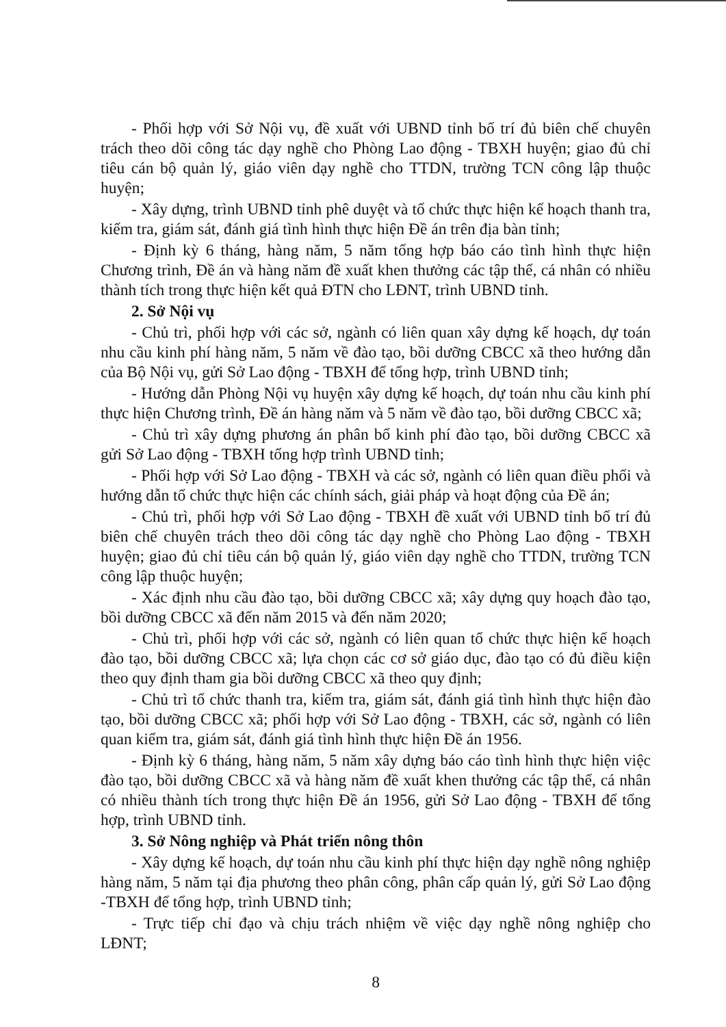- Phối hợp với Sở Nội vụ, đề xuất với UBND tỉnh bố trí đủ biên chế chuyên trách theo dõi công tác dạy nghề cho Phòng Lao động - TBXH huyện; giao đủ chỉ tiêu cán bộ quản lý, giáo viên dạy nghề cho TTDN, trường TCN công lập thuộc huyện;
- Xây dựng, trình UBND tỉnh phê duyệt và tổ chức thực hiện kế hoạch thanh tra, kiểm tra, giám sát, đánh giá tình hình thực hiện Đề án trên địa bàn tỉnh;
- Định kỳ 6 tháng, hàng năm, 5 năm tổng hợp báo cáo tình hình thực hiện Chương trình, Đề án và hàng năm đề xuất khen thưởng các tập thể, cá nhân có nhiều thành tích trong thực hiện kết quả ĐTN cho LĐNT, trình UBND tỉnh.
2. Sở Nội vụ
- Chủ trì, phối hợp với các sở, ngành có liên quan xây dựng kế hoạch, dự toán nhu cầu kinh phí hàng năm, 5 năm về đào tạo, bồi dưỡng CBCC xã theo hướng dẫn của Bộ Nội vụ, gửi Sở Lao động - TBXH để tổng hợp, trình UBND tỉnh;
- Hướng dẫn Phòng Nội vụ huyện xây dựng kế hoạch, dự toán nhu cầu kinh phí thực hiện Chương trình, Đề án hàng năm và 5 năm về đào tạo, bồi dưỡng CBCC xã;
- Chủ trì xây dựng phương án phân bổ kinh phí đào tạo, bồi dưỡng CBCC xã gửi Sở Lao động - TBXH tổng hợp trình UBND tỉnh;
- Phối hợp với Sở Lao động - TBXH và các sở, ngành có liên quan điều phối và hướng dẫn tổ chức thực hiện các chính sách, giải pháp và hoạt động của Đề án;
- Chủ trì, phối hợp với Sở Lao động - TBXH đề xuất với UBND tỉnh bố trí đủ biên chế chuyên trách theo dõi công tác dạy nghề cho Phòng Lao động - TBXH huyện; giao đủ chỉ tiêu cán bộ quản lý, giáo viên dạy nghề cho TTDN, trường TCN công lập thuộc huyện;
- Xác định nhu cầu đào tạo, bồi dưỡng CBCC xã; xây dựng quy hoạch đào tạo, bồi dưỡng CBCC xã đến năm 2015 và đến năm 2020;
- Chủ trì, phối hợp với các sở, ngành có liên quan tổ chức thực hiện kế hoạch đào tạo, bồi dưỡng CBCC xã; lựa chọn các cơ sở giáo dục, đào tạo có đủ điều kiện theo quy định tham gia bồi dưỡng CBCC xã theo quy định;
- Chủ trì tổ chức thanh tra, kiểm tra, giám sát, đánh giá tình hình thực hiện đào tạo, bồi dưỡng CBCC xã; phối hợp với Sở Lao động - TBXH, các sở, ngành có liên quan kiểm tra, giám sát, đánh giá tình hình thực hiện Đề án 1956.
- Định kỳ 6 tháng, hàng năm, 5 năm xây dựng báo cáo tình hình thực hiện việc đào tạo, bồi dưỡng CBCC xã và hàng năm đề xuất khen thưởng các tập thể, cá nhân có nhiều thành tích trong thực hiện Đề án 1956, gửi Sở Lao động - TBXH để tổng hợp, trình UBND tỉnh.
3. Sở Nông nghiệp và Phát triển nông thôn
- Xây dựng kế hoạch, dự toán nhu cầu kinh phí thực hiện dạy nghề nông nghiệp hàng năm, 5 năm tại địa phương theo phân công, phân cấp quản lý, gửi Sở Lao động -TBXH để tổng hợp, trình UBND tỉnh;
- Trực tiếp chỉ đạo và chịu trách nhiệm về việc dạy nghề nông nghiệp cho LĐNT;
8